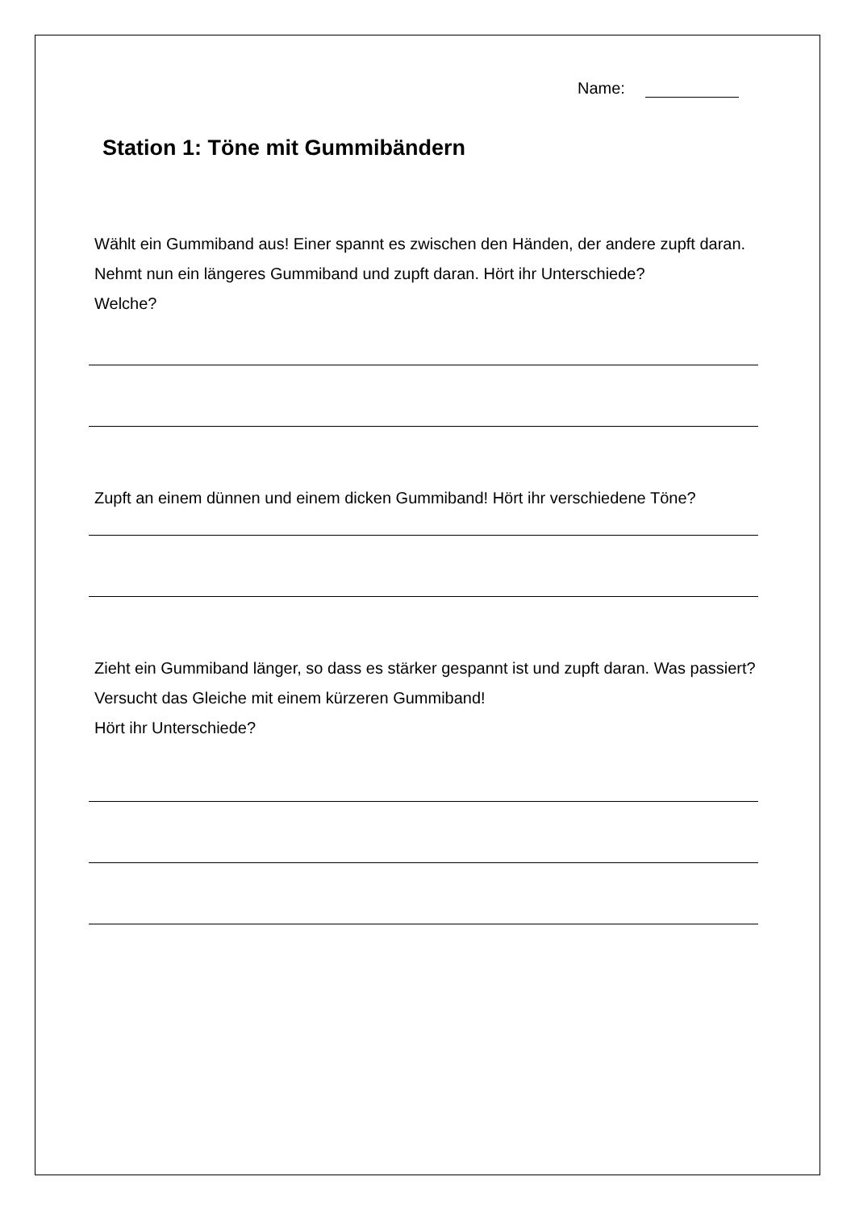Name:
Station 1: Töne mit Gummibändern
Wählt ein Gummiband aus! Einer spannt es zwischen den Händen, der andere zupft daran. Nehmt nun ein längeres Gummiband und zupft daran. Hört ihr Unterschiede?
Welche?
Zupft an einem dünnen und einem dicken Gummiband! Hört ihr verschiedene Töne?
Zieht ein Gummiband länger, so dass es stärker gespannt ist und zupft daran. Was passiert? Versucht das Gleiche mit einem kürzeren Gummiband!
Hört ihr Unterschiede?